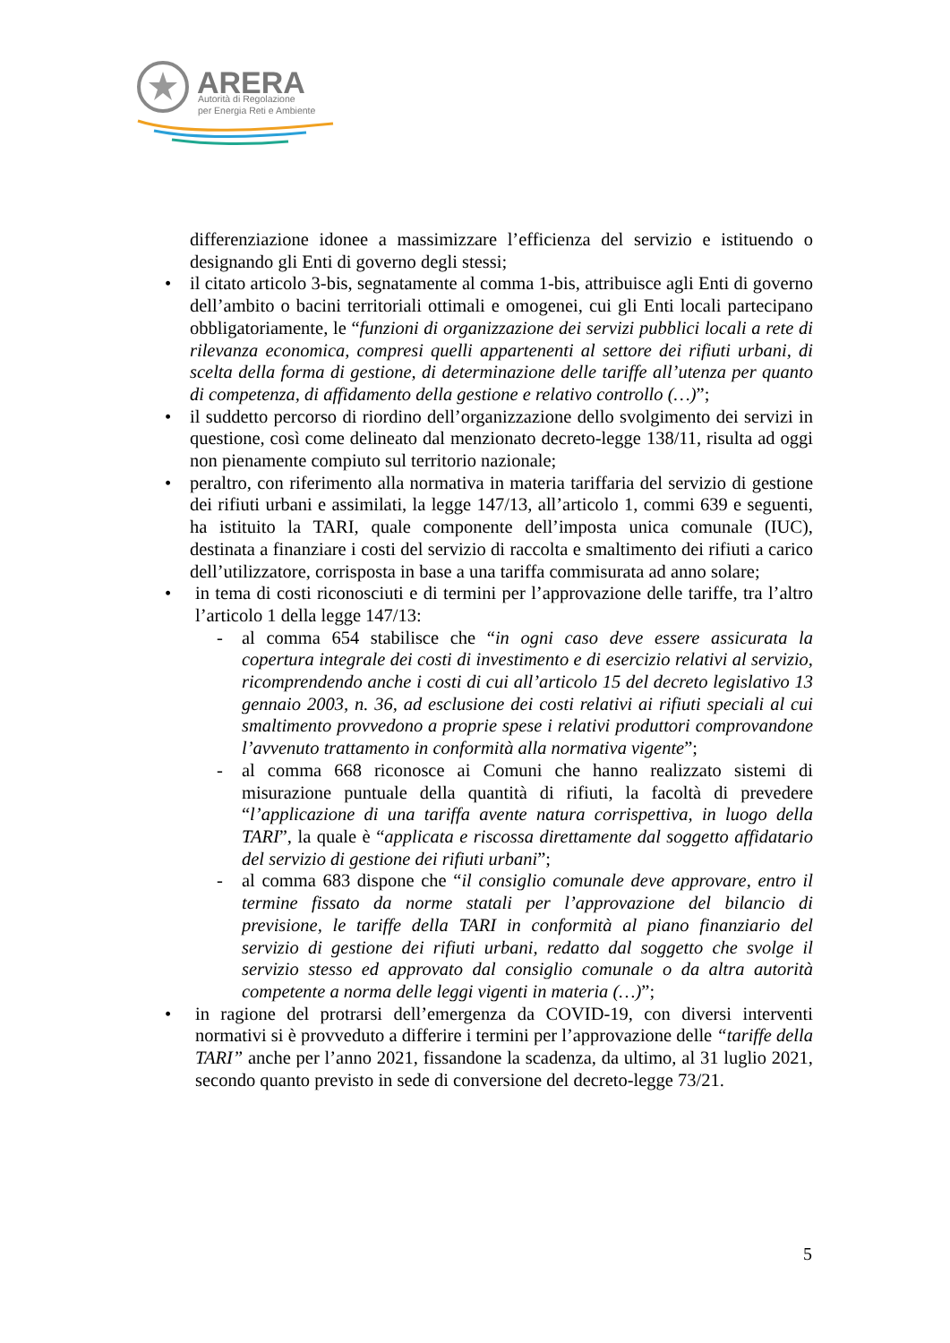ARERA
Autorità di Regolazione
per Energia Reti e Ambiente
differenziazione idonee a massimizzare l’efficienza del servizio e istituendo o designando gli Enti di governo degli stessi;
• il citato articolo 3-bis, segnatamente al comma 1-bis, attribuisce agli Enti di governo dell’ambito o bacini territoriali ottimali e omogenei, cui gli Enti locali partecipano obbligatoriamente, le “funzioni di organizzazione dei servizi pubblici locali a rete di rilevanza economica, compresi quelli appartenenti al settore dei rifiuti urbani, di scelta della forma di gestione, di determinazione delle tariffe all’utenza per quanto di competenza, di affidamento della gestione e relativo controllo (…)”;
• il suddetto percorso di riordino dell’organizzazione dello svolgimento dei servizi in questione, così come delineato dal menzionato decreto-legge 138/11, risulta ad oggi non pienamente compiuto sul territorio nazionale;
• peraltro, con riferimento alla normativa in materia tariffaria del servizio di gestione dei rifiuti urbani e assimilati, la legge 147/13, all’articolo 1, commi 639 e seguenti, ha istituito la TARI, quale componente dell’imposta unica comunale (IUC), destinata a finanziare i costi del servizio di raccolta e smaltimento dei rifiuti a carico dell’utilizzatore, corrisposta in base a una tariffa commisurata ad anno solare;
• in tema di costi riconosciuti e di termini per l’approvazione delle tariffe, tra l’altro l’articolo 1 della legge 147/13:
- al comma 654 stabilisce che “in ogni caso deve essere assicurata la copertura integrale dei costi di investimento e di esercizio relativi al servizio, ricomprendendo anche i costi di cui all’articolo 15 del decreto legislativo 13 gennaio 2003, n. 36, ad esclusione dei costi relativi ai rifiuti speciali al cui smaltimento provvedono a proprie spese i relativi produttori comprovandone l’avvenuto trattamento in conformità alla normativa vigente”;
- al comma 668 riconosce ai Comuni che hanno realizzato sistemi di misurazione puntuale della quantità di rifiuti, la facoltà di prevedere “l’applicazione di una tariffa avente natura corrispettiva, in luogo della TARI”, la quale è “applicata e riscossa direttamente dal soggetto affidatario del servizio di gestione dei rifiuti urbani”;
- al comma 683 dispone che “il consiglio comunale deve approvare, entro il termine fissato da norme statali per l’approvazione del bilancio di previsione, le tariffe della TARI in conformità al piano finanziario del servizio di gestione dei rifiuti urbani, redatto dal soggetto che svolge il servizio stesso ed approvato dal consiglio comunale o da altra autorità competente a norma delle leggi vigenti in materia (…)”;
• in ragione del protrarsi dell’emergenza da COVID-19, con diversi interventi normativi si è provveduto a differire i termini per l’approvazione delle “tariffe della TARI” anche per l’anno 2021, fissandone la scadenza, da ultimo, al 31 luglio 2021, secondo quanto previsto in sede di conversione del decreto-legge 73/21.
5